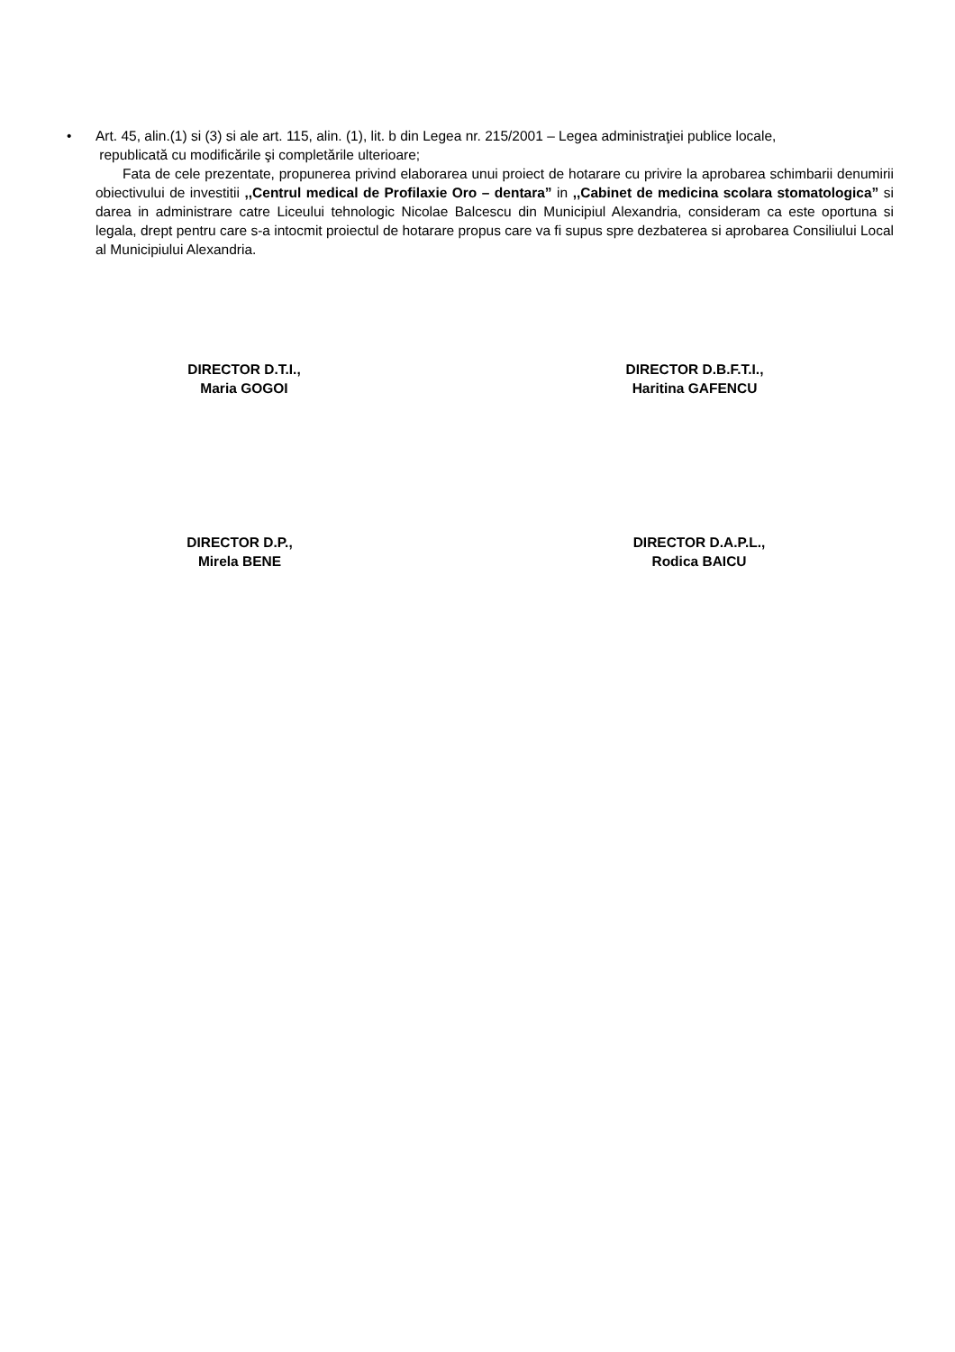• Art. 45, alin.(1) si (3) si ale art. 115, alin. (1), lit. b din Legea nr. 215/2001 – Legea administraţiei publice locale,
republicată cu modificările şi completările ulterioare;
Fata de cele prezentate, propunerea privind elaborarea unui proiect de hotarare cu privire la aprobarea schimbarii denumirii obiectivului de investitii ,,Centrul medical de Profilaxie Oro – dentara” in ,,Cabinet de medicina scolara stomatologica” si darea in administrare catre Liceului tehnologic Nicolae Balcescu din Municipiul Alexandria, consideram ca este oportuna si legala, drept pentru care s-a intocmit proiectul de hotarare propus care va fi supus spre dezbaterea si aprobarea Consiliului Local al Municipiului Alexandria.
DIRECTOR D.T.I.,
Maria GOGOI
DIRECTOR D.B.F.T.I.,
Haritina GAFENCU
DIRECTOR D.P.,
Mirela BENE
DIRECTOR D.A.P.L.,
Rodica BAICU